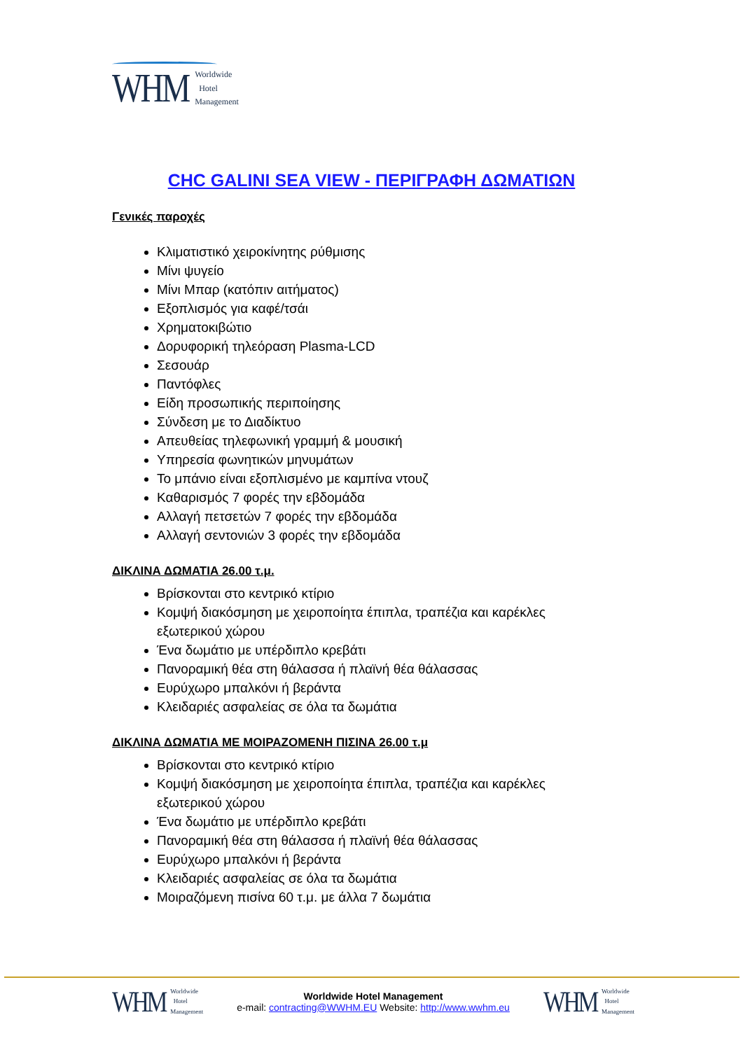WHM Worldwide
Hotel
Management
CHC GALINI SEA VIEW - ΠΕΡΙΓΡΑΦΗ ΔΩΜΑΤΙΩΝ
Γενικές παροχές
Κλιματιστικό χειροκίνητης ρύθμισης
Μίνι ψυγείο
Μίνι Μπαρ (κατόπιν αιτήματος)
Εξοπλισμός για καφέ/τσάι
Χρηματοκιβώτιο
Δορυφορική τηλεόραση Plasma-LCD
Σεσουάρ
Παντόφλες
Είδη προσωπικής περιποίησης
Σύνδεση με το Διαδίκτυο
Απευθείας τηλεφωνική γραμμή & μουσική
Υπηρεσία φωνητικών μηνυμάτων
Το μπάνιο είναι εξοπλισμένο με καμπίνα ντουζ
Καθαρισμός 7 φορές την εβδομάδα
Αλλαγή πετσετών 7 φορές την εβδομάδα
Αλλαγή σεντονιών 3 φορές την εβδομάδα
ΔΙΚΛΙΝΑ ΔΩΜΑΤΙΑ 26.00 τ.μ.
Βρίσκονται στο κεντρικό κτίριο
Κομψή διακόσμηση με χειροποίητα έπιπλα, τραπέζια και καρέκλες εξωτερικού χώρου
Ένα δωμάτιο με υπέρδιπλο κρεβάτι
Πανοραμική θέα στη θάλασσα ή πλαϊνή θέα θάλασσας
Ευρύχωρο μπαλκόνι ή βεράντα
Κλειδαριές ασφαλείας σε όλα τα δωμάτια
ΔΙΚΛΙΝΑ ΔΩΜΑΤΙΑ ΜΕ ΜΟΙΡΑΖΟΜΕΝΗ ΠΙΣΙΝΑ 26.00 τ.μ
Βρίσκονται στο κεντρικό κτίριο
Κομψή διακόσμηση με χειροποίητα έπιπλα, τραπέζια και καρέκλες εξωτερικού χώρου
Ένα δωμάτιο με υπέρδιπλο κρεβάτι
Πανοραμική θέα στη θάλασσα ή πλαϊνή θέα θάλασσας
Ευρύχωρο μπαλκόνι ή βεράντα
Κλειδαριές ασφαλείας σε όλα τα δωμάτια
Μοιραζόμενη πισίνα 60 τ.μ. με άλλα 7 δωμάτια
WHM Worldwide
Hotel
Management
Worldwide Hotel Management
e-mail: contracting@WWHM.EU Website: http://www.wwhm.eu
WHM Worldwide
Hotel
Management